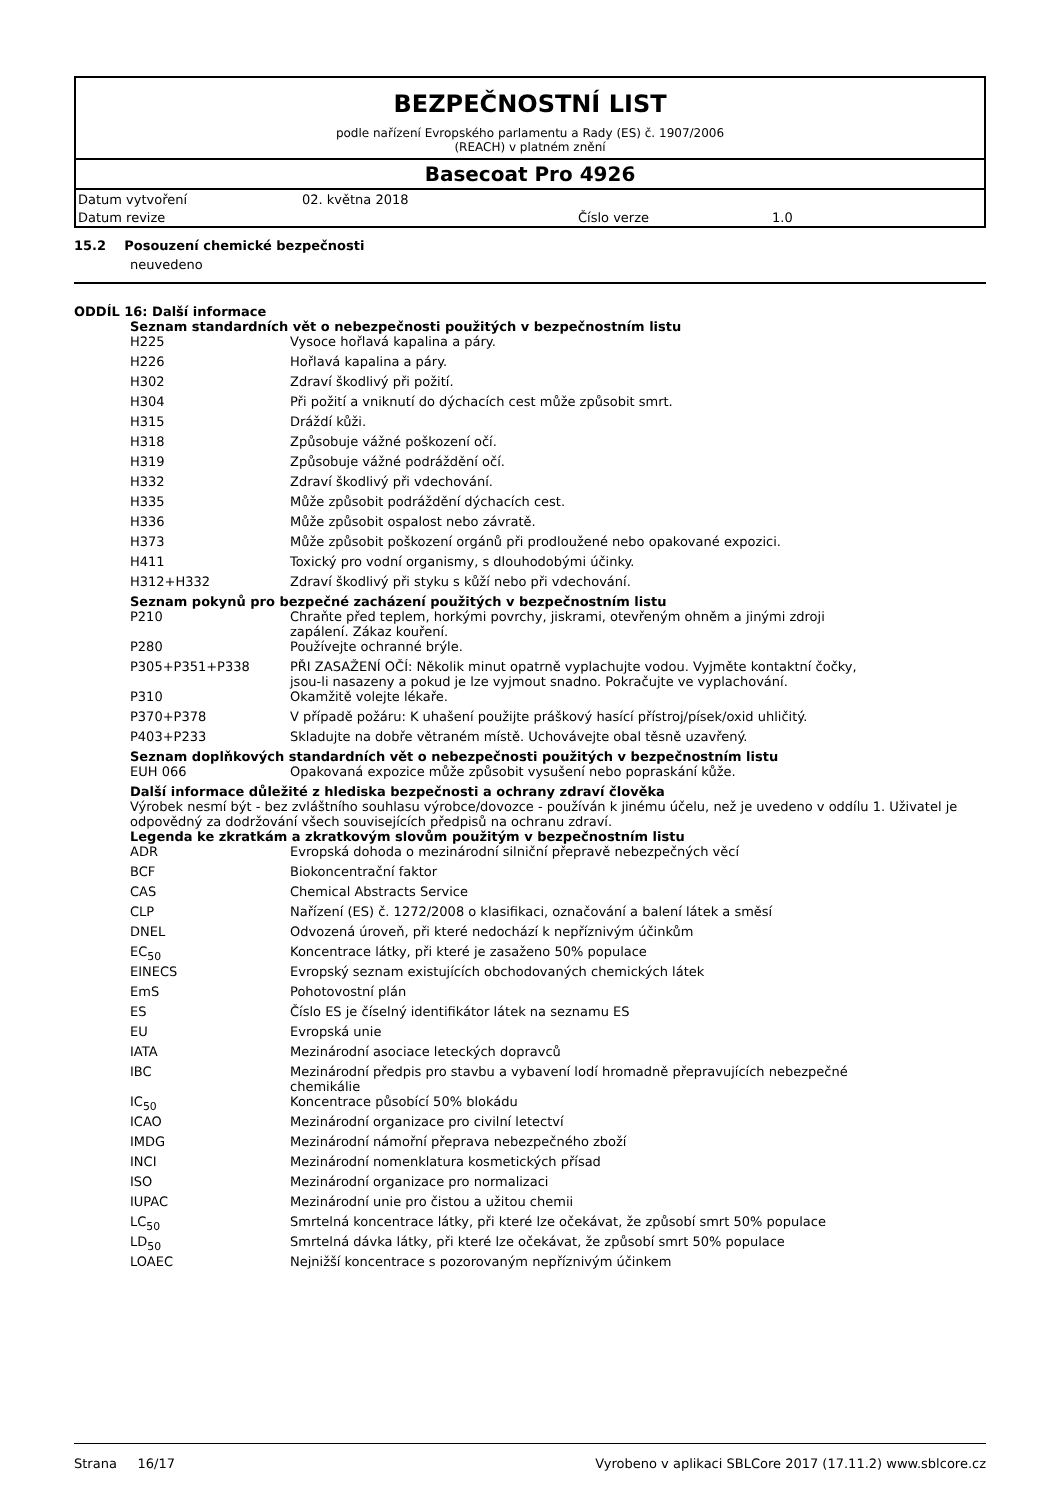BEZPEČNOSTNÍ LIST
podle nařízení Evropského parlamentu a Rady (ES) č. 1907/2006
(REACH) v platném znění
Basecoat Pro 4926
| Datum vytvoření | 02. května 2018 | | |
| Datum revize | | Číslo verze | 1.0 |
15.2 Posouzení chemické bezpečnosti
neuvedeno
ODDÍL 16: Další informace
Seznam standardních vět o nebezpečnosti použitých v bezpečnostním listu
| H225 | Vysoce hořlavá kapalina a páry. |
| H226 | Hořlavá kapalina a páry. |
| H302 | Zdraví škodlivý při požití. |
| H304 | Při požití a vniknutí do dýchacích cest může způsobit smrt. |
| H315 | Dráždí kůži. |
| H318 | Způsobuje vážné poškození očí. |
| H319 | Způsobuje vážné podráždění očí. |
| H332 | Zdraví škodlivý při vdechování. |
| H335 | Může způsobit podráždění dýchacích cest. |
| H336 | Může způsobit ospalost nebo závratě. |
| H373 | Může způsobit poškození orgánů při prodloužené nebo opakované expozici. |
| H411 | Toxický pro vodní organismy, s dlouhodobými účinky. |
| H312+H332 | Zdraví škodlivý při styku s kůží nebo při vdechování. |
Seznam pokynů pro bezpečné zacházení použitých v bezpečnostním listu
| P210 | Chraňte před teplem, horkými povrchy, jiskrami, otevřeným ohněm a jinými zdroji zapálení. Zákaz kouření. |
| P280 | Používejte ochranné brýle. |
| P305+P351+P338 | PŘI ZASAŽENÍ OČÍ: Několik minut opatrně vyplachujte vodou. Vyjměte kontaktní čočky, jsou-li nasazeny a pokud je lze vyjmout snadno. Pokračujte ve vyplachování. |
| P310 | Okamžitě volejte lékaře. |
| P370+P378 | V případě požáru: K uhašení použijte práškový hasící přístroj/písek/oxid uhličitý. |
| P403+P233 | Skladujte na dobře větraném místě. Uchovávejte obal těsně uzavřený. |
Seznam doplňkových standardních vět o nebezpečnosti použitých v bezpečnostním listu
| EUH 066 | Opakovaná expozice může způsobit vysušení nebo popraskání kůže. |
Další informace důležité z hlediska bezpečnosti a ochrany zdraví člověka
Výrobek nesmí být - bez zvláštního souhlasu výrobce/dovozce - používán k jinému účelu, než je uvedeno v oddílu 1. Uživatel je odpovědný za dodržování všech souvisejících předpisů na ochranu zdraví.
Legenda ke zkratkám a zkratkovým slovům použitým v bezpečnostním listu
| ADR | Evropská dohoda o mezinárodní silniční přepravě nebezpečných věcí |
| BCF | Biokoncentrační faktor |
| CAS | Chemical Abstracts Service |
| CLP | Nařízení (ES) č. 1272/2008 o klasifikaci, označování a balení látek a směsí |
| DNEL | Odvozená úroveň, při které nedochází k nepříznivým účinkům |
| EC<sub>50</sub> | Koncentrace látky, při které je zasaženo 50% populace |
| EINECS | Evropský seznam existujících obchodovaných chemických látek |
| EmS | Pohotovostní plán |
| ES | Číslo ES je číselný identifikátor látek na seznamu ES |
| EU | Evropská unie |
| IATA | Mezinárodní asociace leteckých dopravců |
| IBC | Mezinárodní předpis pro stavbu a vybavení lodí hromadně přepravujících nebezpečné chemikálie |
| IC<sub>50</sub> | Koncentrace působící 50% blokádu |
| ICAO | Mezinárodní organizace pro civilní letectví |
| IMDG | Mezinárodní námořní přeprava nebezpečného zboží |
| INCI | Mezinárodní nomenklatura kosmetických přísad |
| ISO | Mezinárodní organizace pro normalizaci |
| IUPAC | Mezinárodní unie pro čistou a užitou chemii |
| LC<sub>50</sub> | Smrtelná koncentrace látky, při které lze očekávat, že způsobí smrt 50% populace |
| LD<sub>50</sub> | Smrtelná dávka látky, při které lze očekávat, že způsobí smrt 50% populace |
| LOAEC | Nejnižší koncentrace s pozorovaným nepříznivým účinkem |
Strana 16/17 Vyrobeno v aplikaci SBLCore 2017 (17.11.2) www.sblcore.cz